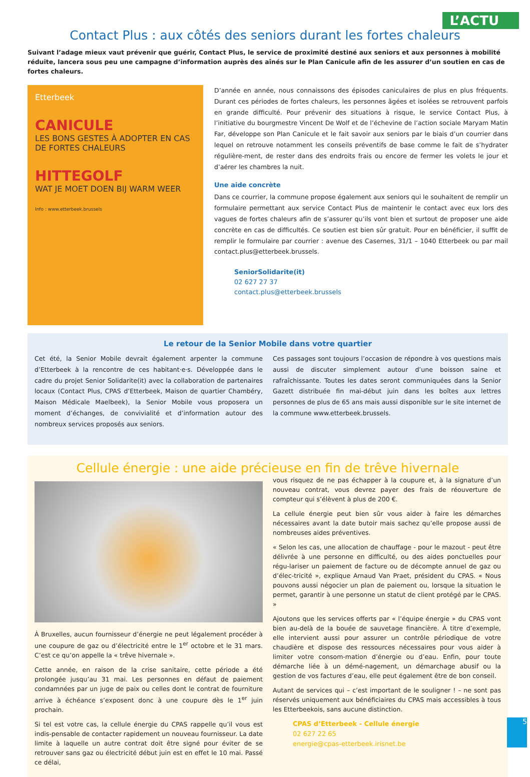L’ACTU
Contact Plus : aux côtés des seniors durant les fortes chaleurs
Suivant l’adage mieux vaut prévenir que guérir, Contact Plus, le service de proximité destiné aux seniors et aux personnes à mobilité réduite, lancera sous peu une campagne d’information auprès des aînés sur le Plan Canicule afin de les assurer d’un soutien en cas de fortes chaleurs.
Etterbeek
CANICULE
LES BONS GESTES À ADOPTER EN CAS DE FORTES CHALEURS
HITTEGOLF
WAT JE MOET DOEN BIJ WARM WEER
Info : www.etterbeek.brussels
D’année en année, nous connaissons des épisodes caniculaires de plus en plus fréquents. Durant ces périodes de fortes chaleurs, les personnes âgées et isolées se retrouvent parfois en grande difficulté. Pour prévenir des situations à risque, le service Contact Plus, à l’initiative du bourgmestre Vincent De Wolf et de l’échevine de l’action sociale Maryam Matin Far, développe son Plan Canicule et le fait savoir aux seniors par le biais d’un courrier dans lequel on retrouve notamment les conseils préventifs de base comme le fait de s’hydrater régulière-ment, de rester dans des endroits frais ou encore de fermer les volets le jour et d’aérer les chambres la nuit.
Une aide concrète
Dans ce courrier, la commune propose également aux seniors qui le souhaitent de remplir un formulaire permettant aux service Contact Plus de maintenir le contact avec eux lors des vagues de fortes chaleurs afin de s’assurer qu’ils vont bien et surtout de proposer une aide concrète en cas de difficultés. Ce soutien est bien sûr gratuit. Pour en bénéficier, il suffit de remplir le formulaire par courrier : avenue des Casernes, 31/1 – 1040 Etterbeek ou par mail contact.plus@etterbeek.brussels.
SeniorSolidarite(it)
02 627 27 37
contact.plus@etterbeek.brussels
Le retour de la Senior Mobile dans votre quartier
Cet été, la Senior Mobile devrait également arpenter la commune d’Etterbeek à la rencontre de ces habitant·e·s. Développée dans le cadre du projet Senior Solidarite(it) avec la collaboration de partenaires locaux (Contact Plus, CPAS d’Etterbeek, Maison de quartier Chambéry, Maison Médicale Maelbeek), la Senior Mobile vous proposera un moment d’échanges, de convivialité et d’information autour des nombreux services proposés aux seniors.
Ces passages sont toujours l’occasion de répondre à vos questions mais aussi de discuter simplement autour d’une boisson saine et rafraîchissante. Toutes les dates seront communiquées dans la Senior Gazett distribuée fin mai-début juin dans les boîtes aux lettres personnes de plus de 65 ans mais aussi disponible sur le site internet de la commune www.etterbeek.brussels.
Cellule énergie : une aide précieuse en fin de trêve hivernale
À Bruxelles, aucun fournisseur d’énergie ne peut légalement procéder à une coupure de gaz ou d’électricité entre le 1<sup>er</sup> octobre et le 31 mars. C’est ce qu’on appelle la « trêve hivernale ».
Cette année, en raison de la crise sanitaire, cette période a été prolongée jusqu’au 31 mai. Les personnes en défaut de paiement condamnées par un juge de paix ou celles dont le contrat de fourniture arrive à échéance s’exposent donc à une coupure dès le 1<sup>er</sup> juin prochain.
Si tel est votre cas, la cellule énergie du CPAS rappelle qu’il vous est indis-pensable de contacter rapidement un nouveau fournisseur. La date limite à laquelle un autre contrat doit être signé pour éviter de se retrouver sans gaz ou électricité début juin est en effet le 10 mai. Passé ce délai,
vous risquez de ne pas échapper à la coupure et, à la signature d’un nouveau contrat, vous devrez payer des frais de réouverture de compteur qui s’élèvent à plus de 200 €.
La cellule énergie peut bien sûr vous aider à faire les démarches nécessaires avant la date butoir mais sachez qu’elle propose aussi de nombreuses aides préventives.
« Selon les cas, une allocation de chauffage - pour le mazout - peut être délivrée à une personne en difficulté, ou des aides ponctuelles pour régu-lariser un paiement de facture ou de décompte annuel de gaz ou d’élec-tricité », explique Arnaud Van Praet, président du CPAS. « Nous pouvons aussi négocier un plan de paiement ou, lorsque la situation le permet, garantir à une personne un statut de client protégé par le CPAS. »
Ajoutons que les services offerts par « l’équipe énergie » du CPAS vont bien au-delà de la bouée de sauvetage financière. À titre d’exemple, elle intervient aussi pour assurer un contrôle périodique de votre chaudière et dispose des ressources nécessaires pour vous aider à limiter votre consom-mation d’énergie ou d’eau. Enfin, pour toute démarche liée à un démé-nagement, un démarchage abusif ou la gestion de vos factures d’eau, elle peut également être de bon conseil.
Autant de services qui – c’est important de le souligner ! – ne sont pas réservés uniquement aux bénéficiaires du CPAS mais accessibles à tous les Etterbeekois, sans aucune distinction.
CPAS d’Etterbeek - Cellule énergie
02 627 22 65
energie@cpas-etterbeek.irisnet.be
5